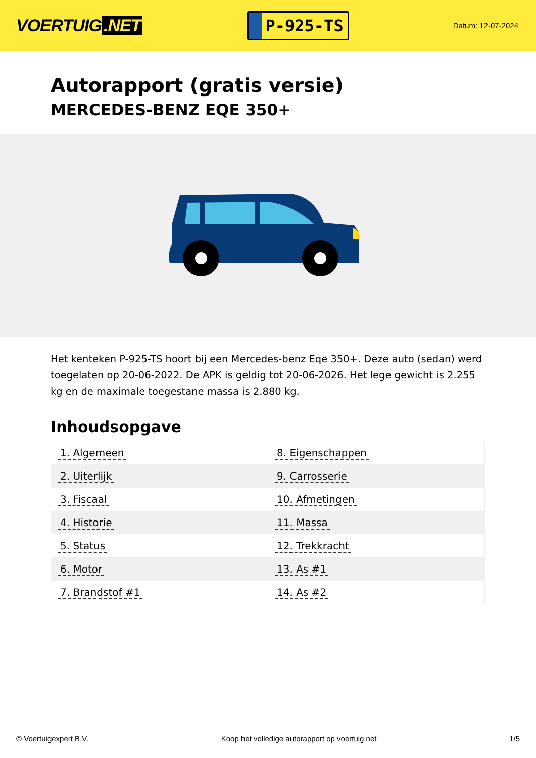VOERTUIG.NET
P-925-TS
Datum: 12-07-2024
Autorapport (gratis versie)
MERCEDES-BENZ EQE 350+
Het kenteken P-925-TS hoort bij een Mercedes-benz Eqe 350+. Deze auto (sedan) werd toegelaten op 20-06-2022. De APK is geldig tot 20-06-2026. Het lege gewicht is 2.255 kg en de maximale toegestane massa is 2.880 kg.
Inhoudsopgave
| 1. Algemeen | 8. Eigenschappen |
| 2. Uiterlijk | 9. Carrosserie |
| 3. Fiscaal | 10. Afmetingen |
| 4. Historie | 11. Massa |
| 5. Status | 12. Trekkracht |
| 6. Motor | 13. As #1 |
| 7. Brandstof #1 | 14. As #2 |
© Voertuigexpert B.V. Koop het volledige autorapport op voertuig.net 1/5